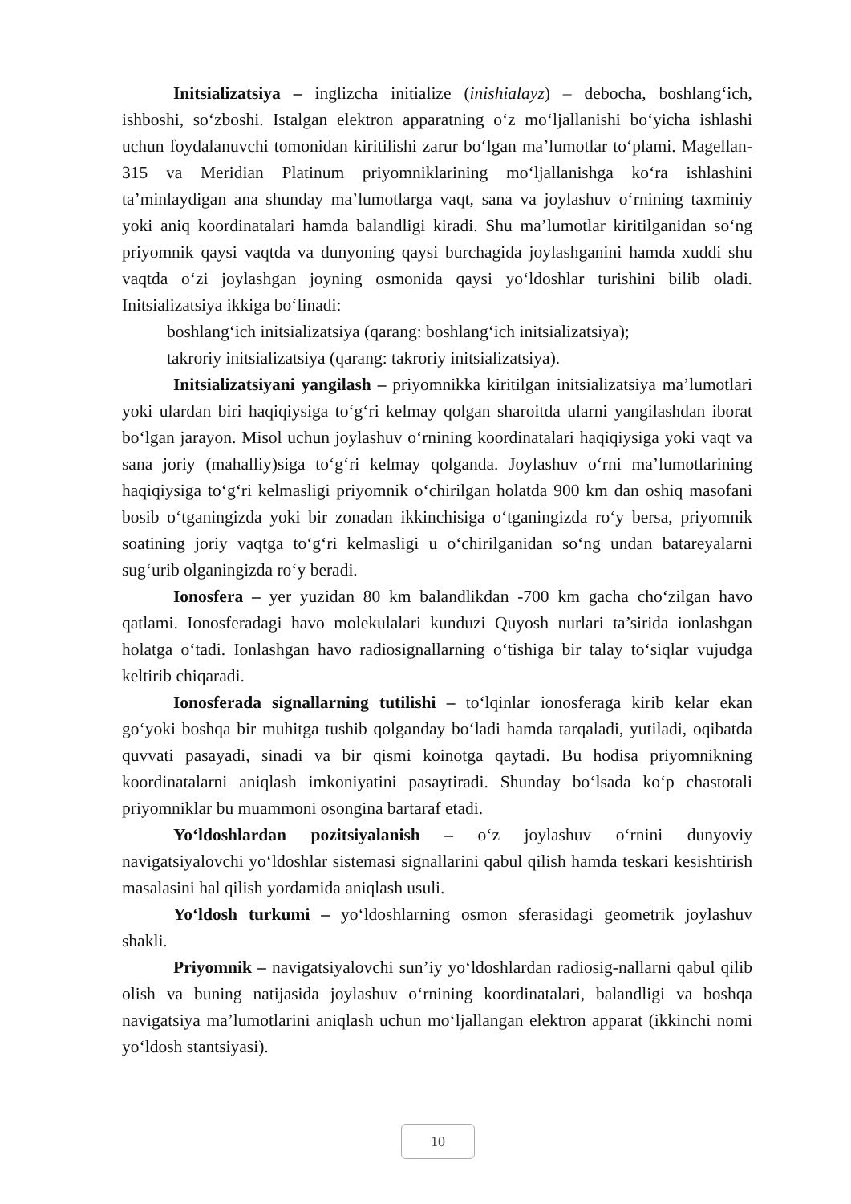Initsializatsiya – inglizcha initialize (inishialayz) – debocha, boshlang‘ich, ishboshi, so‘zboshi. Istalgan elektron apparatning o‘z mo‘ljallanishi bo‘yicha ishlashi uchun foydalanuvchi tomonidan kiritilishi zarur bo‘lgan ma’lumotlar to‘plami. Magellan-315 va Meridian Platinum priyomniklarining mo‘ljallanishga ko‘ra ishlashini ta’minlaydigan ana shunday ma’lumotlarga vaqt, sana va joylashuv o‘rnining taxminiy yoki aniq koordinatalari hamda balandligi kiradi. Shu ma’lumotlar kiritilganidan so‘ng priyomnik qaysi vaqtda va dunyoning qaysi burchagida joylashganini hamda xuddi shu vaqtda o‘zi joylashgan joyning osmonida qaysi yo‘ldoshlar turishini bilib oladi. Initsializatsiya ikkiga bo‘linadi:
boshlang‘ich initsializatsiya (qarang: boshlang‘ich initsializatsiya);
takroriy initsializatsiya (qarang: takroriy initsializatsiya).
Initsializatsiyani yangilash – priyomnikka kiritilgan initsializatsiya ma’lumotlari yoki ulardan biri haqiqiysiga to‘g‘ri kelmay qolgan sharoitda ularni yangilashdan iborat bo‘lgan jarayon. Misol uchun joylashuv o‘rnining koordinatalari haqiqiysiga yoki vaqt va sana joriy (mahalliy)siga to‘g‘ri kelmay qolganda. Joylashuv o‘rni ma’lumotlarining haqiqiysiga to‘g‘ri kelmasligi priyomnik o‘chirilgan holatda 900 km dan oshiq masofani bosib o‘tganingizda yoki bir zonadan ikkinchisiga o‘tganingizda ro‘y bersa, priyomnik soatining joriy vaqtga to‘g‘ri kelmasligi u o‘chirilganidan so‘ng undan batareyalarni sug‘urib olganingizda ro‘y beradi.
Ionosfera – yer yuzidan 80 km balandlikdan -700 km gacha cho‘zilgan havo qatlami. Ionosferadagi havo molekulalari kunduzi Quyosh nurlari ta’sirida ionlashgan holatga o‘tadi. Ionlashgan havo radiosignallarning o‘tishiga bir talay to‘siqlar vujudga keltirib chiqaradi.
Ionosferada signallarning tutilishi – to‘lqinlar ionosferaga kirib kelar ekan go‘yoki boshqa bir muhitga tushib qolganday bo‘ladi hamda tarqaladi, yutiladi, oqibatda quvvati pasayadi, sinadi va bir qismi koinotga qaytadi. Bu hodisa priyomnikning koordinatalarni aniqlash imkoniyatini pasaytiradi. Shunday bo‘lsada ko‘p chastotali priyomniklar bu muammoni osongina bartaraf etadi.
Yo‘ldoshlardan pozitsiyalanish – o‘z joylashuv o‘rnini dunyoviy navigatsiyalovchi yo‘ldoshlar sistemasi signallarini qabul qilish hamda teskari kesishtirish masalasini hal qilish yordamida aniqlash usuli.
Yo‘ldosh turkumi – yo‘ldoshlarning osmon sferasidagi geometrik joylashuv shakli.
Priyomnik – navigatsiyalovchi sun’iy yo‘ldoshlardan radiosig-nallarni qabul qilib olish va buning natijasida joylashuv o‘rnining koordinatalari, balandligi va boshqa navigatsiya ma’lumotlarini aniqlash uchun mo‘ljallangan elektron apparat (ikkinchi nomi yo‘ldosh stantsiyasi).
10